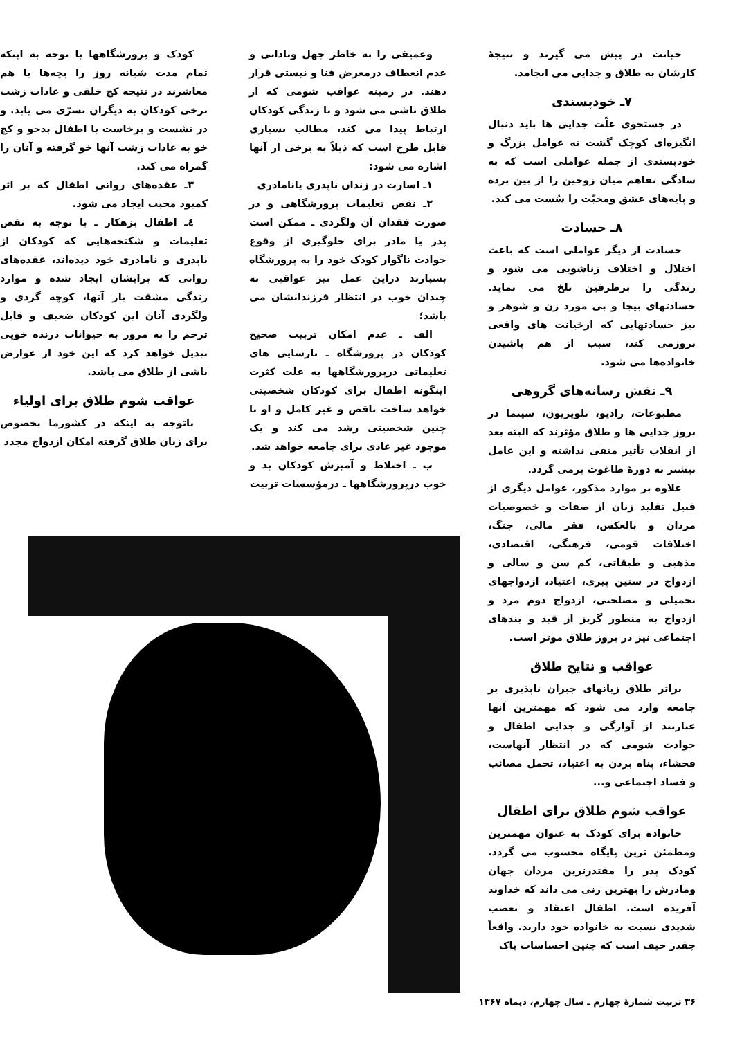خیانت در پیش می گیرند و نتیجهٔ کارشان به طلاق و جدایی می انجامد.
۷ـ خودپسندی
در جستجوی علّت جدایی ها باید دنبال انگیزه‌ای کوچک گشت نه عوامل بزرگ و خودپسندی از جمله عواملی است که به سادگی تفاهم میان زوجین را از بین برده و پایه‌های عشق ومحبّت را سُست می کند.
۸ـ حسادت
حسادت از دیگر عواملی است که باعث اختلال و اختلاف زناشویی می شود و زندگی را برطرفین تلخ می نماید. حسادتهای بیجا و بی مورد زن و شوهر و نیز حسادتهایی که ازخیانت های واقعی بروزمی کند، سبب از هم پاشیدن خانواده‌ها می شود.
۹ـ نقش رسانه‌های گروهی
مطبوعات، رادیو، تلویزیون، سینما در بروز جدایی ها و طلاق مؤثرند که البته بعد از انقلاب تأثیر منفی نداشته و این عامل بیشتر به دورهٔ طاغوت برمی گردد.
علاوه بر موارد مذکور، عوامل دیگری از قبیل تقلید زنان از صفات و خصوصیات مردان و بالعکس، فقر مالی، جنگ، اختلافات قومی، فرهنگی، اقتصادی، مذهبی و طبقاتی، کم سن و سالی و ازدواج در سنین پیری، اعتیاد، ازدواجهای تحمیلی و مصلحتی، ازدواج دوم مرد و ازدواج به منظور گریز از قید و بندهای اجتماعی نیز در بروز طلاق موثر است.
عواقب و نتایج طلاق
براثر طلاق زیانهای جبران ناپذیری بر جامعه وارد می شود که مهمترین آنها عبارتند از آوارگی و جدایی اطفال و حوادث شومی که در انتظار آنهاست، فحشاء، پناه بردن به اعتیاد، تحمل مصائب و فساد اجتماعی و...
عواقب شوم طلاق برای اطفال
خانواده برای کودک به عنوان مهمترین ومطمئن ترین پایگاه محسوب می گردد. کودک پدر را مقتدرترین مردان جهان ومادرش را بهترین زنی می داند که خداوند آفریده است. اطفال اعتقاد و تعصب شدیدی نسبت به خانواده خود دارند. واقعاً چقدر حیف است که چنین احساسات پاک
وعمیقی را به خاطر جهل ونادانی و عدم انعطاف درمعرض فنا و نیستی قرار دهند. در زمینه عواقب شومی که از طلاق ناشی می شود و با زندگی کودکان ارتباط پیدا می کند، مطالب بسیاری قابل طرح است که ذیلاً به برخی از آنها اشاره می شود:
۱ـ اسارت در زندان ناپدری یانامادری
۲ـ نقص تعلیمات پرورشگاهی و در صورت فقدان آن ولگردی ـ ممکن است پدر یا مادر برای جلوگیری از وقوع حوادث ناگوار کودک خود را به پرورشگاه بسپارند دراین عمل نیز عواقبی نه چندان خوب در انتظار فرزندانشان می باشد؛
الف ـ عدم امکان تربیت صحیح کودکان در پرورشگاه ـ نارسایی های تعلیماتی درپرورشگاهها به علت کثرت اینگونه اطفال برای کودکان شخصیتی خواهد ساخت ناقص و غیر کامل و او با چنین شخصیتی رشد می کند و یک موجود غیر عادی برای جامعه خواهد شد.
ب ـ اختلاط و آمیزش کودکان بد و خوب درپرورشگاهها ـ درمؤسسات تربیت
کودک و پرورشگاهها با توجه به اینکه تمام مدت شبانه روز را بچه‌ها با هم معاشرند در نتیجه کج خلقی و عادات زشت برخی کودکان به دیگران تسرّی می یابد. و در نشست و برخاست با اطفال بدخو و کج خو به عادات زشت آنها خو گرفته و آنان را گمراه می کند.
۳ـ عقده‌های روانی اطفال که بر اثر کمبود محبت ایجاد می شود.
٤ـ اطفال بزهکار ـ با توجه به نقص تعلیمات و شکنجه‌هایی که کودکان از ناپدری و نامادری خود دیده‌اند، عقده‌های روانی که برایشان ایجاد شده و موارد زندگی مشقت بار آنها، کوچه گردی و ولگردی آنان این کودکان ضعیف و قابل ترحم را به مرور به حیوانات درنده خویی تبدیل خواهد کرد که این خود از عوارض ناشی از طلاق می باشد.
عواقب شوم طلاق برای اولیاء
باتوجه به اینکه در کشورما بخصوص برای زنان طلاق گرفته امکان ازدواج مجدد
۳۶ تربیت شمارهٔ چهارم ـ سال چهارم، دیماه ۱۳۶۷